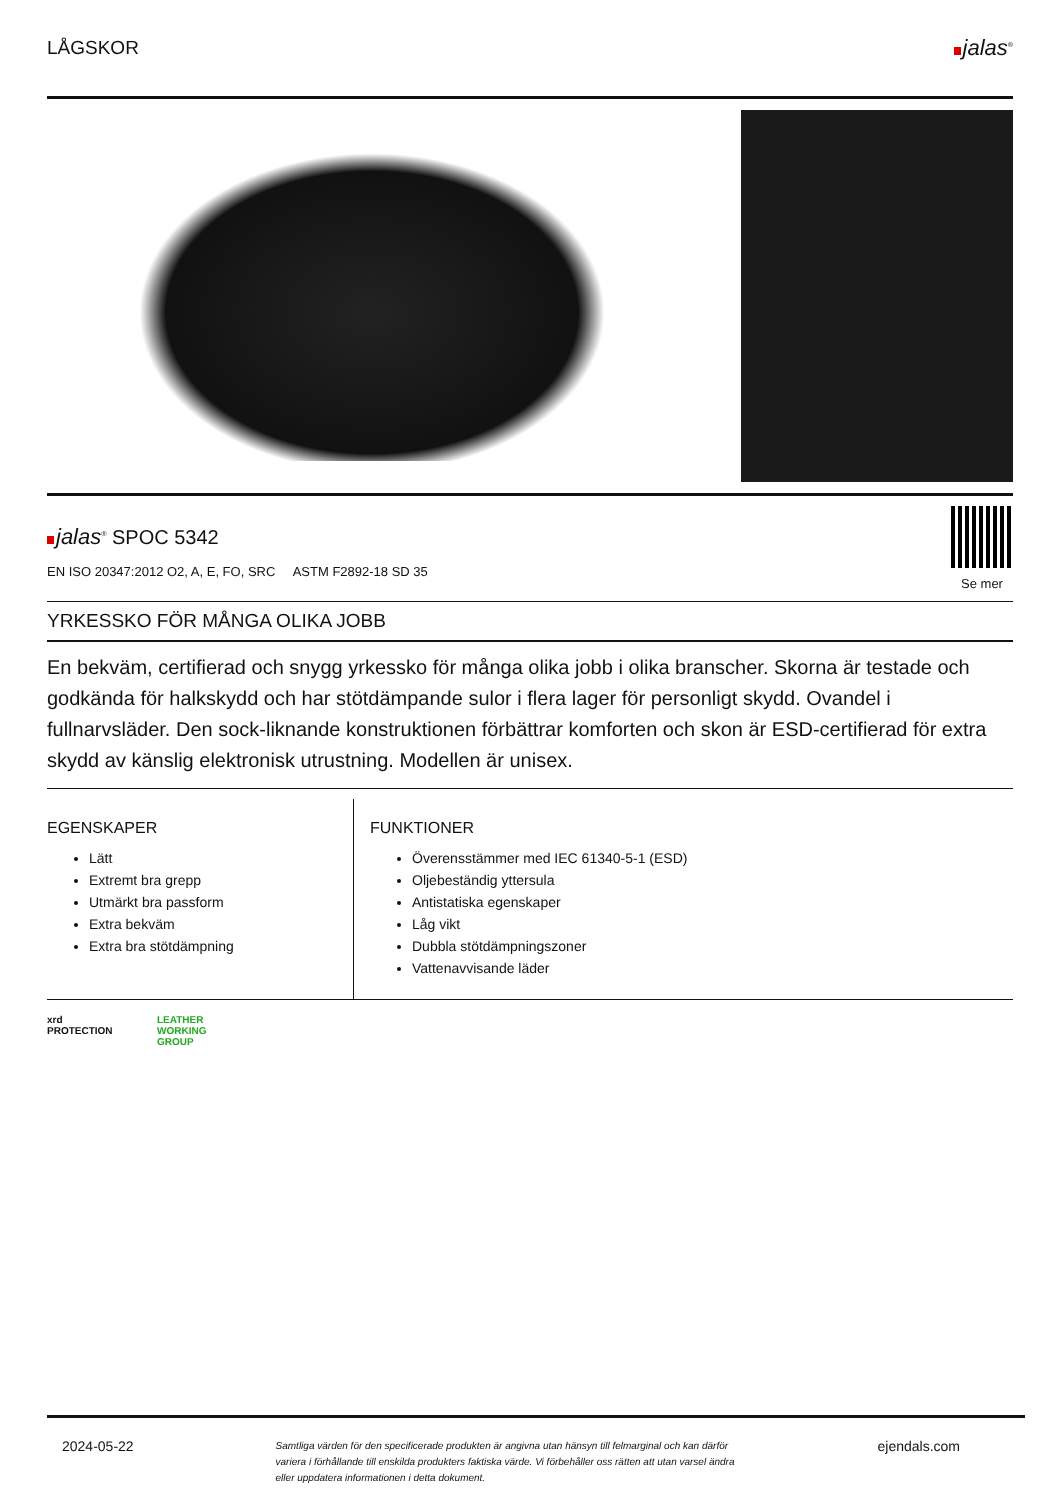LÅGSKOR
jalas<sup>®</sup>
jalas<sup>®</sup> SPOC 5342
EN ISO 20347:2012 O2, A, E, FO, SRC ASTM F2892-18 SD 35
Se mer
YRKESSKO FÖR MÅNGA OLIKA JOBB
En bekväm, certifierad och snygg yrkessko för många olika jobb i olika branscher. Skorna är testade och godkända för halkskydd och har stötdämpande sulor i flera lager för personligt skydd. Ovandel i fullnarvsläder. Den sock-liknande konstruktionen förbättrar komforten och skon är ESD-certifierad för extra skydd av känslig elektronisk utrustning. Modellen är unisex.
EGENSKAPER
Lätt
Extremt bra grepp
Utmärkt bra passform
Extra bekväm
Extra bra stötdämpning
FUNKTIONER
Överensstämmer med IEC 61340-5-1 (ESD)
Oljebeständig yttersula
Antistatiska egenskaper
Låg vikt
Dubbla stötdämpningszoner
Vattenavvisande läder
xrd
PROTECTION
LEATHER
WORKING
GROUP
2024-05-22 Samtliga värden för den specificerade produkten är angivna utan hänsyn till felmarginal och kan därför variera i förhållande till enskilda produkters faktiska värde. Vi förbehåller oss rätten att utan varsel ändra eller uppdatera informationen i detta dokument. ejendals.com